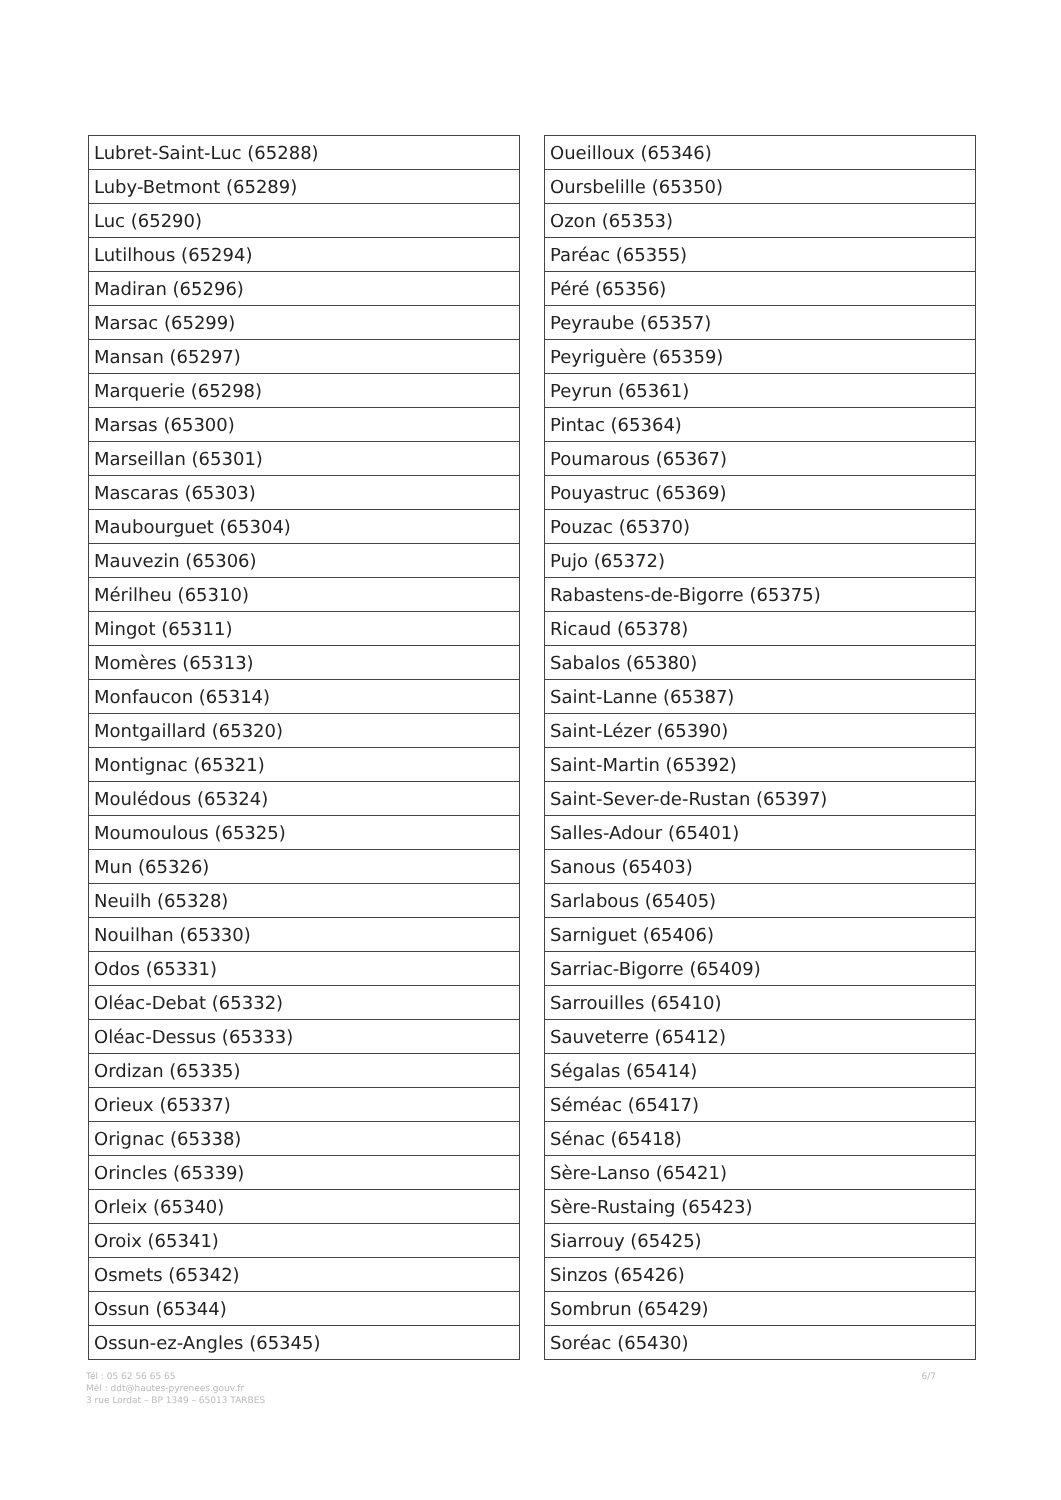| Lubret-Saint-Luc (65288) |
| Luby-Betmont (65289) |
| Luc (65290) |
| Lutilhous (65294) |
| Madiran (65296) |
| Marsac (65299) |
| Mansan (65297) |
| Marquerie (65298) |
| Marsas (65300) |
| Marseillan (65301) |
| Mascaras (65303) |
| Maubourguet (65304) |
| Mauvezin (65306) |
| Mérilheu (65310) |
| Mingot (65311) |
| Momères (65313) |
| Monfaucon (65314) |
| Montgaillard (65320) |
| Montignac (65321) |
| Moulédous (65324) |
| Moumoulous (65325) |
| Mun (65326) |
| Neuilh (65328) |
| Nouilhan (65330) |
| Odos (65331) |
| Oléac-Debat (65332) |
| Oléac-Dessus (65333) |
| Ordizan (65335) |
| Orieux (65337) |
| Orignac (65338) |
| Orincles (65339) |
| Orleix (65340) |
| Oroix (65341) |
| Osmets (65342) |
| Ossun (65344) |
| Ossun-ez-Angles (65345) |
| Oueilloux (65346) |
| Oursbelille (65350) |
| Ozon (65353) |
| Paréac (65355) |
| Péré (65356) |
| Peyraube (65357) |
| Peyriguère (65359) |
| Peyrun (65361) |
| Pintac (65364) |
| Poumarous (65367) |
| Pouyastruc (65369) |
| Pouzac (65370) |
| Pujo (65372) |
| Rabastens-de-Bigorre (65375) |
| Ricaud (65378) |
| Sabalos (65380) |
| Saint-Lanne (65387) |
| Saint-Lézer (65390) |
| Saint-Martin (65392) |
| Saint-Sever-de-Rustan (65397) |
| Salles-Adour (65401) |
| Sanous (65403) |
| Sarlabous (65405) |
| Sarniguet (65406) |
| Sarriac-Bigorre (65409) |
| Sarrouilles (65410) |
| Sauveterre (65412) |
| Ségalas (65414) |
| Séméac (65417) |
| Sénac (65418) |
| Sère-Lanso (65421) |
| Sère-Rustaing (65423) |
| Siarrouy (65425) |
| Sinzos (65426) |
| Sombrun (65429) |
| Soréac (65430) |
6/7
Tél : 05 62 56 65 65
Mél : ddt@hautes-pyrenees.gouv.fr
3 rue Lordat – BP 1349 – 65013 TARBES